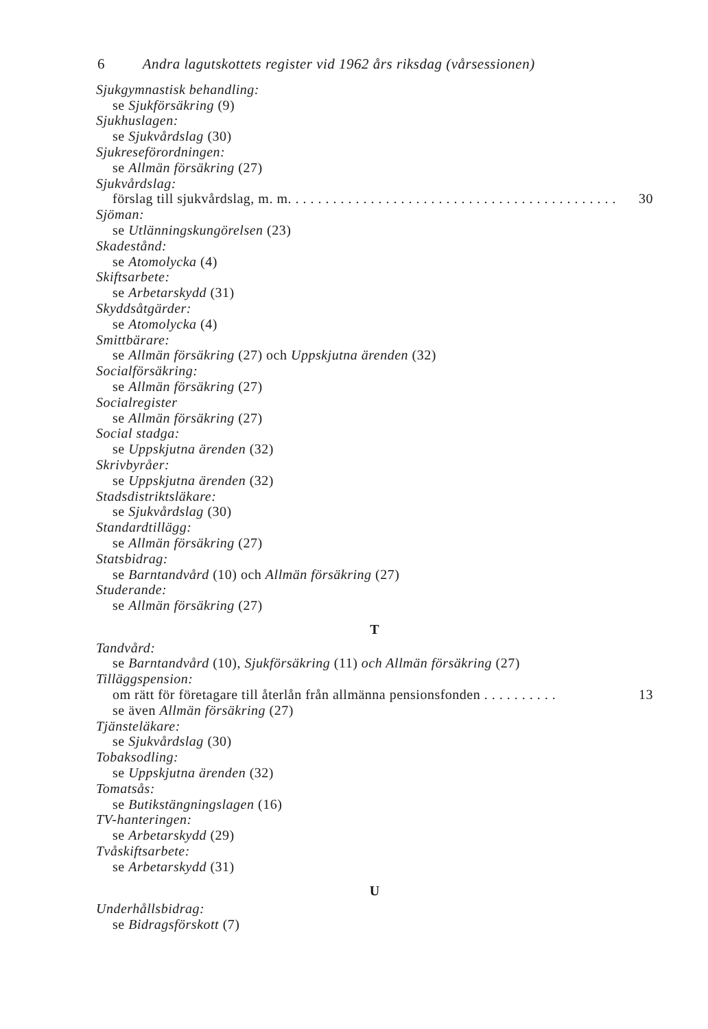6 Andra lagutskottets register vid 1962 års riksdag (vårsessionen)
Sjukgymnastisk behandling:
se Sjukförsäkring (9)
Sjukhuslagen:
se Sjukvårdslag (30)
Sjukreseförordningen:
se Allmän försäkring (27)
Sjukvårdslag:
förslag till sjukvårdslag, m. m. . . . . . . . . . . . . . . . . . . . . . . . . . . . . . . . . . . . . . . . . . . . 30
Sjöman:
se Utlänningskungörelsen (23)
Skadestånd:
se Atomolycka (4)
Skiftsarbete:
se Arbetarskydd (31)
Skyddsåtgärder:
se Atomolycka (4)
Smittbärare:
se Allmän försäkring (27) och Uppskjutna ärenden (32)
Socialförsäkring:
se Allmän försäkring (27)
Socialregister
se Allmän försäkring (27)
Social stadga:
se Uppskjutna ärenden (32)
Skrivbyråer:
se Uppskjutna ärenden (32)
Stadsdistriktsläkare:
se Sjukvårdslag (30)
Standardtillägg:
se Allmän försäkring (27)
Statsbidrag:
se Barntandvård (10) och Allmän försäkring (27)
Studerande:
se Allmän försäkring (27)
T
Tandvård:
se Barntandvård (10), Sjukförsäkring (11) och Allmän försäkring (27)
Tilläggspension:
om rätt för företagare till återlån från allmänna pensionsfonden . . . . . . . . . . 13
se även Allmän försäkring (27)
Tjänsteläkare:
se Sjukvårdslag (30)
Tobaksodling:
se Uppskjutna ärenden (32)
Tomatsås:
se Butikstängningslagen (16)
TV-hanteringen:
se Arbetarskydd (29)
Tvåskiftsarbete:
se Arbetarskydd (31)
U
Underhållsbidrag:
se Bidragsförskott (7)